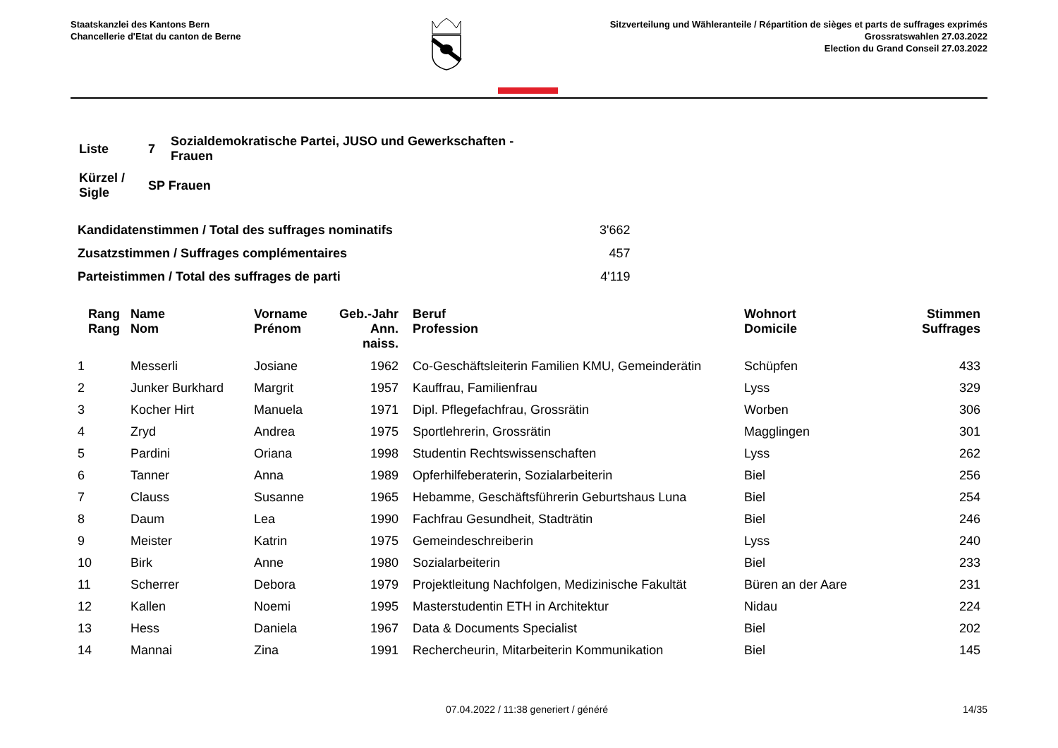Staatskanzlei des Kantons Bern
Chancellerie d'Etat du canton de Berne
Sitzverteilung und Wähleranteile / Répartition de sièges et parts de suffrages exprimés
Grossratswahlen 27.03.2022
Election du Grand Conseil 27.03.2022
| Liste | 7 | Sozialdemokratische Partei, JUSO und Gewerkschaften - Frauen |
| Kürzel / Sigle | SP Frauen | |
| Kandidatenstimmen / Total des suffrages nominatifs | 3'662 |
| Zusatzstimmen / Suffrages complémentaires | 457 |
| Parteistimmen / Total des suffrages de parti | 4'119 |
| Rang Rang | Name Nom | Vorname Prénom | Geb.-Jahr Ann. naiss. | Beruf Profession | Wohnort Domicile | Stimmen Suffrages |
| --- | --- | --- | --- | --- | --- | --- |
| 1 | Messerli | Josiane | 1962 | Co-Geschäftsleiterin Familien KMU, Gemeinderätin | Schüpfen | 433 |
| 2 | Junker Burkhard | Margrit | 1957 | Kauffrau, Familienfrau | Lyss | 329 |
| 3 | Kocher Hirt | Manuela | 1971 | Dipl. Pflegefachfrau, Grossrätin | Worben | 306 |
| 4 | Zryd | Andrea | 1975 | Sportlehrerin, Grossrätin | Magglingen | 301 |
| 5 | Pardini | Oriana | 1998 | Studentin Rechtswissenschaften | Lyss | 262 |
| 6 | Tanner | Anna | 1989 | Opferhilfeberaterin, Sozialarbeiterin | Biel | 256 |
| 7 | Clauss | Susanne | 1965 | Hebamme, Geschäftsführerin Geburtshaus Luna | Biel | 254 |
| 8 | Daum | Lea | 1990 | Fachfrau Gesundheit, Stadträtin | Biel | 246 |
| 9 | Meister | Katrin | 1975 | Gemeindeschreiberin | Lyss | 240 |
| 10 | Birk | Anne | 1980 | Sozialarbeiterin | Biel | 233 |
| 11 | Scherrer | Debora | 1979 | Projektleitung Nachfolgen, Medizinische Fakultät | Büren an der Aare | 231 |
| 12 | Kallen | Noemi | 1995 | Masterstudentin ETH in Architektur | Nidau | 224 |
| 13 | Hess | Daniela | 1967 | Data & Documents Specialist | Biel | 202 |
| 14 | Mannai | Zina | 1991 | Rechercheurin, Mitarbeiterin Kommunikation | Biel | 145 |
07.04.2022 / 11:38 generiert / généré 14/35